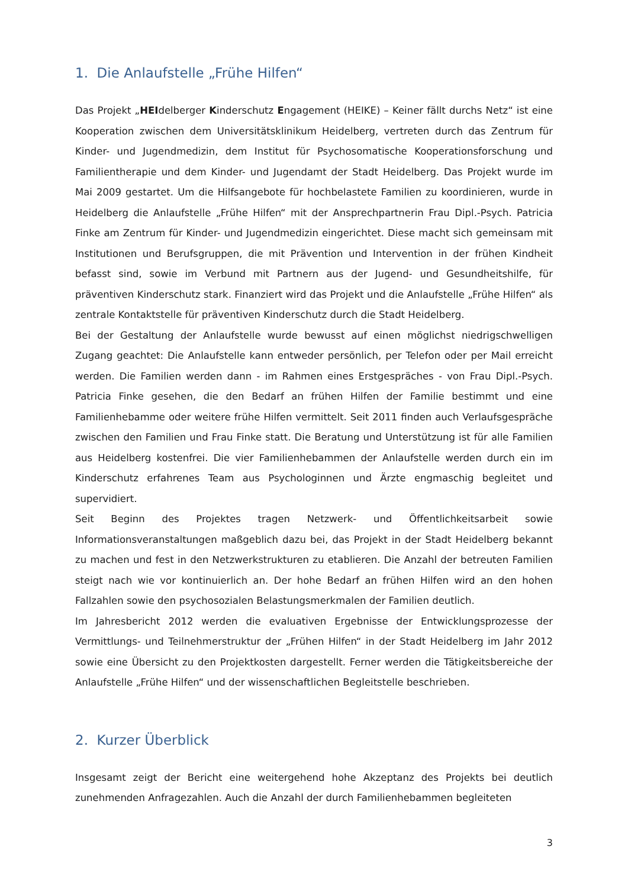1. Die Anlaufstelle „Frühe Hilfen“
Das Projekt „HEIdelberger Kinderschutz Engagement (HEIKE) – Keiner fällt durchs Netz“ ist eine Kooperation zwischen dem Universitätsklinikum Heidelberg, vertreten durch das Zentrum für Kinder- und Jugendmedizin, dem Institut für Psychosomatische Kooperationsforschung und Familientherapie und dem Kinder- und Jugendamt der Stadt Heidelberg. Das Projekt wurde im Mai 2009 gestartet. Um die Hilfsangebote für hochbelastete Familien zu koordinieren, wurde in Heidelberg die Anlaufstelle „Frühe Hilfen“ mit der Ansprechpartnerin Frau Dipl.-Psych. Patricia Finke am Zentrum für Kinder- und Jugendmedizin eingerichtet. Diese macht sich gemeinsam mit Institutionen und Berufsgruppen, die mit Prävention und Intervention in der frühen Kindheit befasst sind, sowie im Verbund mit Partnern aus der Jugend- und Gesundheitshilfe, für präventiven Kinderschutz stark. Finanziert wird das Projekt und die Anlaufstelle „Frühe Hilfen“ als zentrale Kontaktstelle für präventiven Kinderschutz durch die Stadt Heidelberg.
Bei der Gestaltung der Anlaufstelle wurde bewusst auf einen möglichst niedrigschwelligen Zugang geachtet: Die Anlaufstelle kann entweder persönlich, per Telefon oder per Mail erreicht werden. Die Familien werden dann - im Rahmen eines Erstgespräches - von Frau Dipl.-Psych. Patricia Finke gesehen, die den Bedarf an frühen Hilfen der Familie bestimmt und eine Familienhebamme oder weitere frühe Hilfen vermittelt. Seit 2011 finden auch Verlaufsgespräche zwischen den Familien und Frau Finke statt. Die Beratung und Unterstützung ist für alle Familien aus Heidelberg kostenfrei. Die vier Familienhebammen der Anlaufstelle werden durch ein im Kinderschutz erfahrenes Team aus Psychologinnen und Ärzte engmaschig begleitet und supervidiert.
Seit Beginn des Projektes tragen Netzwerk- und Öffentlichkeitsarbeit sowie Informationsveranstaltungen maßgeblich dazu bei, das Projekt in der Stadt Heidelberg bekannt zu machen und fest in den Netzwerkstrukturen zu etablieren. Die Anzahl der betreuten Familien steigt nach wie vor kontinuierlich an. Der hohe Bedarf an frühen Hilfen wird an den hohen Fallzahlen sowie den psychosozialen Belastungsmerkmalen der Familien deutlich.
Im Jahresbericht 2012 werden die evaluativen Ergebnisse der Entwicklungsprozesse der Vermittlungs- und Teilnehmerstruktur der „Frühen Hilfen“ in der Stadt Heidelberg im Jahr 2012 sowie eine Übersicht zu den Projektkosten dargestellt. Ferner werden die Tätigkeitsbereiche der Anlaufstelle „Frühe Hilfen“ und der wissenschaftlichen Begleitstelle beschrieben.
2. Kurzer Überblick
Insgesamt zeigt der Bericht eine weitergehend hohe Akzeptanz des Projekts bei deutlich zunehmenden Anfragezahlen. Auch die Anzahl der durch Familienhebammen begleiteten
3